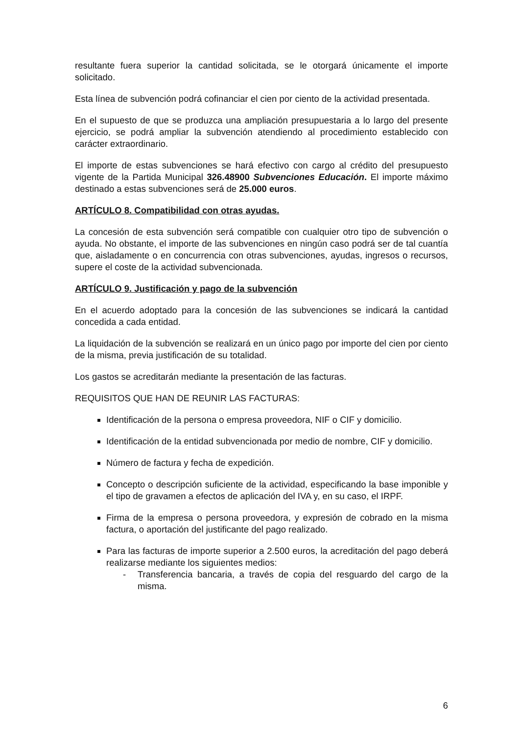resultante fuera superior la cantidad solicitada, se le otorgará únicamente el importe solicitado.
Esta línea de subvención podrá cofinanciar el cien por ciento de la actividad presentada.
En el supuesto de que se produzca una ampliación presupuestaria a lo largo del presente ejercicio, se podrá ampliar la subvención atendiendo al procedimiento establecido con carácter extraordinario.
El importe de estas subvenciones se hará efectivo con cargo al crédito del presupuesto vigente de la Partida Municipal 326.48900 Subvenciones Educación. El importe máximo destinado a estas subvenciones será de 25.000 euros.
ARTÍCULO 8. Compatibilidad con otras ayudas.
La concesión de esta subvención será compatible con cualquier otro tipo de subvención o ayuda. No obstante, el importe de las subvenciones en ningún caso podrá ser de tal cuantía que, aisladamente o en concurrencia con otras subvenciones, ayudas, ingresos o recursos, supere el coste de la actividad subvencionada.
ARTÍCULO 9. Justificación y pago de la subvención
En el acuerdo adoptado para la concesión de las subvenciones se indicará la cantidad concedida a cada entidad.
La liquidación de la subvención se realizará en un único pago por importe del cien por ciento de la misma, previa justificación de su totalidad.
Los gastos se acreditarán mediante la presentación de las facturas.
REQUISITOS QUE HAN DE REUNIR LAS FACTURAS:
Identificación de la persona o empresa proveedora, NIF o CIF y domicilio.
Identificación de la entidad subvencionada por medio de nombre, CIF y domicilio.
Número de factura y fecha de expedición.
Concepto o descripción suficiente de la actividad, especificando la base imponible y el tipo de gravamen a efectos de aplicación del IVA y, en su caso, el IRPF.
Firma de la empresa o persona proveedora, y expresión de cobrado en la misma factura, o aportación del justificante del pago realizado.
Para las facturas de importe superior a 2.500 euros, la acreditación del pago deberá realizarse mediante los siguientes medios:
- Transferencia bancaria, a través de copia del resguardo del cargo de la misma.
6